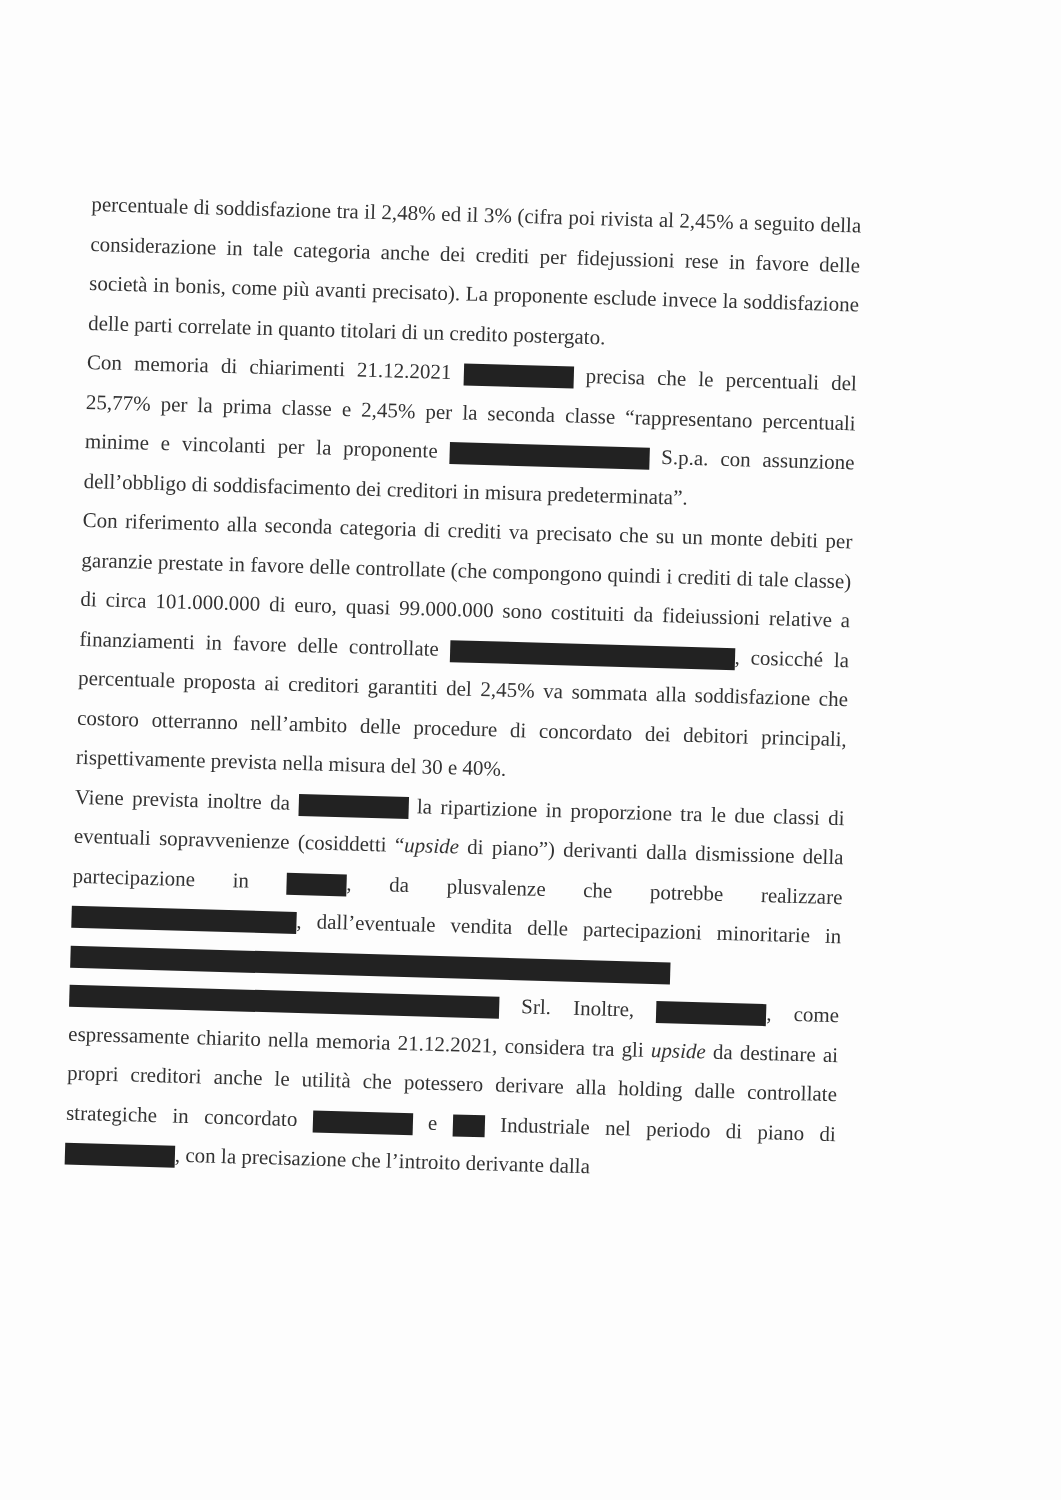percentuale di soddisfazione tra il 2,48% ed il 3% (cifra poi rivista al 2,45% a seguito della considerazione in tale categoria anche dei crediti per fidejussioni rese in favore delle società in bonis, come più avanti precisato). La proponente esclude invece la soddisfazione delle parti correlate in quanto titolari di un credito postergato.
Con memoria di chiarimenti 21.12.2021 precisa che le percentuali del 25,77% per la prima classe e 2,45% per la seconda classe “rappresentano percentuali minime e vincolanti per la proponente S.p.a. con assunzione dell’obbligo di soddisfacimento dei creditori in misura predeterminata”.
Con riferimento alla seconda categoria di crediti va precisato che su un monte debiti per garanzie prestate in favore delle controllate (che compongono quindi i crediti di tale classe) di circa 101.000.000 di euro, quasi 99.000.000 sono costituiti da fideiussioni relative a finanziamenti in favore delle controllate , cosicché la percentuale proposta ai creditori garantiti del 2,45% va sommata alla soddisfazione che costoro otterranno nell’ambito delle procedure di concordato dei debitori principali, rispettivamente prevista nella misura del 30 e 40%.
Viene prevista inoltre da la ripartizione in proporzione tra le due classi di eventuali sopravvenienze (cosiddetti “upside di piano”) derivanti dalla dismissione della partecipazione in , da plusvalenze che potrebbe realizzare , dall’eventuale vendita delle partecipazioni minoritarie in Srl. Inoltre, , come espressamente chiarito nella memoria 21.12.2021, considera tra gli upside da destinare ai propri creditori anche le utilità che potessero derivare alla holding dalle controllate strategiche in concordato e Industriale nel periodo di piano di , con la precisazione che l’introito derivante dalla